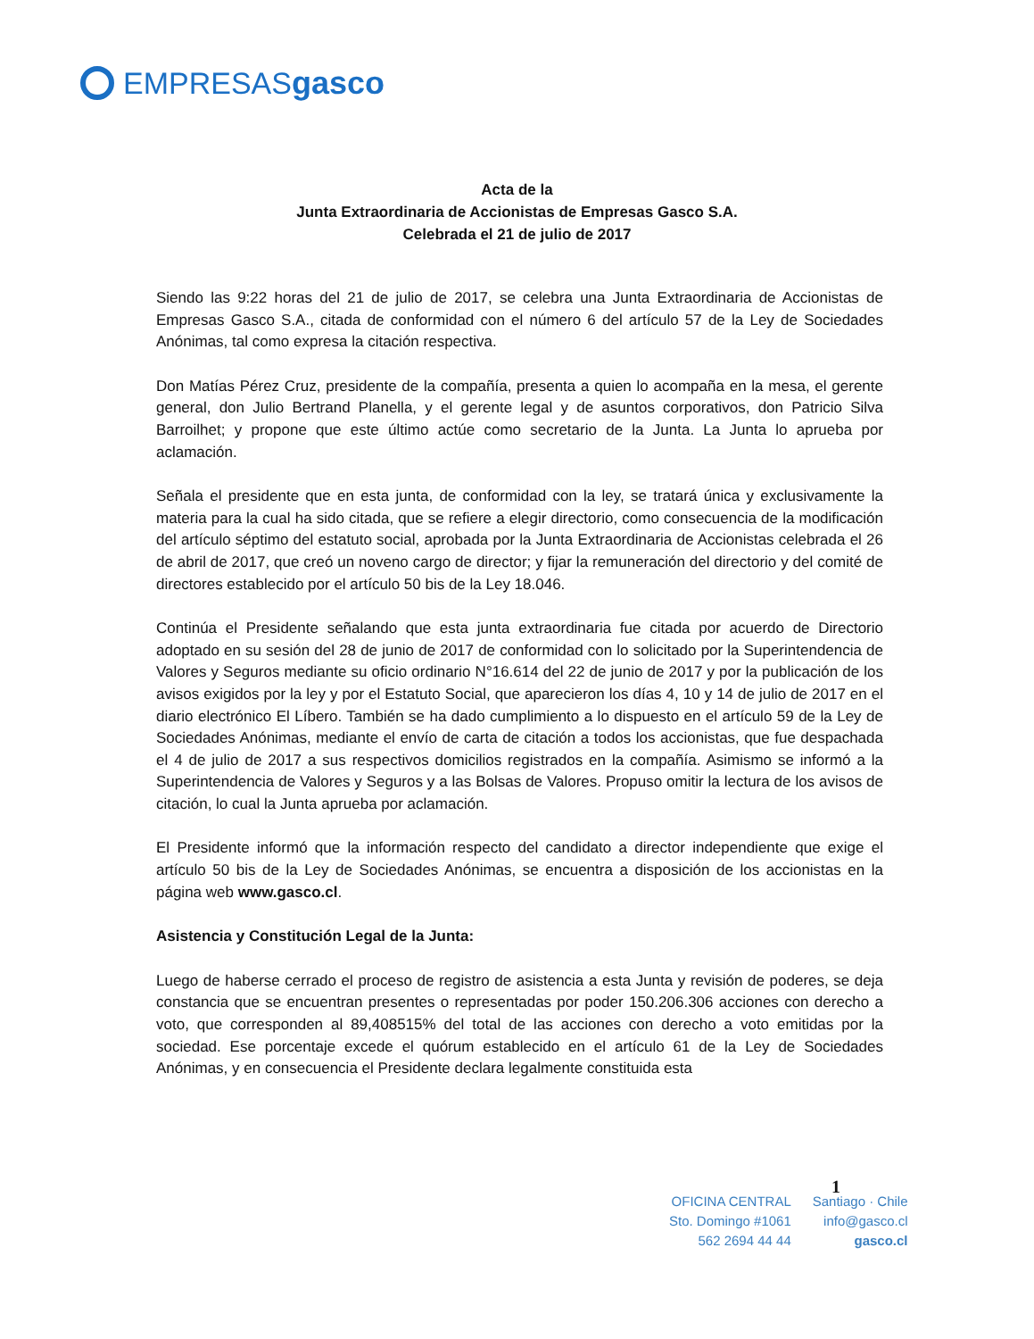EMPRESAS gasco
Acta de la
Junta Extraordinaria de Accionistas de Empresas Gasco S.A.
Celebrada el 21 de julio de 2017
Siendo las 9:22 horas del 21 de julio de 2017, se celebra una Junta Extraordinaria de Accionistas de Empresas Gasco S.A., citada de conformidad con el número 6 del artículo 57 de la Ley de Sociedades Anónimas, tal como expresa la citación respectiva.
Don Matías Pérez Cruz, presidente de la compañía, presenta a quien lo acompaña en la mesa, el gerente general, don Julio Bertrand Planella, y el gerente legal y de asuntos corporativos, don Patricio Silva Barroilhet; y propone que este último actúe como secretario de la Junta. La Junta lo aprueba por aclamación.
Señala el presidente que en esta junta, de conformidad con la ley, se tratará única y exclusivamente la materia para la cual ha sido citada, que se refiere a elegir directorio, como consecuencia de la modificación del artículo séptimo del estatuto social, aprobada por la Junta Extraordinaria de Accionistas celebrada el 26 de abril de 2017, que creó un noveno cargo de director; y fijar la remuneración del directorio y del comité de directores establecido por el artículo 50 bis de la Ley 18.046.
Continúa el Presidente señalando que esta junta extraordinaria fue citada por acuerdo de Directorio adoptado en su sesión del 28 de junio de 2017 de conformidad con lo solicitado por la Superintendencia de Valores y Seguros mediante su oficio ordinario N°16.614 del 22 de junio de 2017 y por la publicación de los avisos exigidos por la ley y por el Estatuto Social, que aparecieron los días 4, 10 y 14 de julio de 2017 en el diario electrónico El Líbero. También se ha dado cumplimiento a lo dispuesto en el artículo 59 de la Ley de Sociedades Anónimas, mediante el envío de carta de citación a todos los accionistas, que fue despachada el 4 de julio de 2017 a sus respectivos domicilios registrados en la compañía. Asimismo se informó a la Superintendencia de Valores y Seguros y a las Bolsas de Valores. Propuso omitir la lectura de los avisos de citación, lo cual la Junta aprueba por aclamación.
El Presidente informó que la información respecto del candidato a director independiente que exige el artículo 50 bis de la Ley de Sociedades Anónimas, se encuentra a disposición de los accionistas en la página web www.gasco.cl.
Asistencia y Constitución Legal de la Junta:
Luego de haberse cerrado el proceso de registro de asistencia a esta Junta y revisión de poderes, se deja constancia que se encuentran presentes o representadas por poder 150.206.306 acciones con derecho a voto, que corresponden al 89,408515% del total de las acciones con derecho a voto emitidas por la sociedad. Ese porcentaje excede el quórum establecido en el artículo 61 de la Ley de Sociedades Anónimas, y en consecuencia el Presidente declara legalmente constituida esta
1
OFICINA CENTRAL
Sto. Domingo #1061
562 2694 44 44
Santiago · Chile
info@gasco.cl
gasco.cl